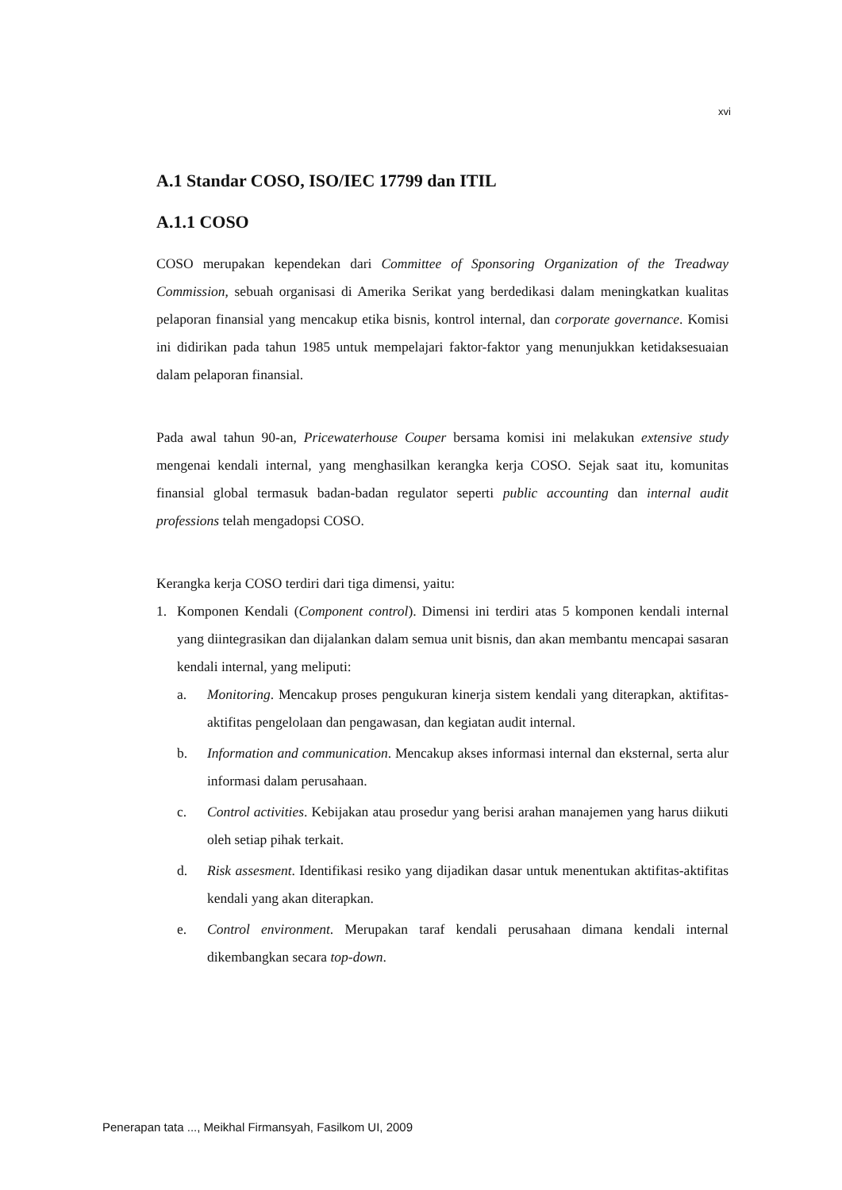xvi
A.1 Standar COSO, ISO/IEC 17799 dan ITIL
A.1.1 COSO
COSO merupakan kependekan dari Committee of Sponsoring Organization of the Treadway Commission, sebuah organisasi di Amerika Serikat yang berdedikasi dalam meningkatkan kualitas pelaporan finansial yang mencakup etika bisnis, kontrol internal, dan corporate governance. Komisi ini didirikan pada tahun 1985 untuk mempelajari faktor-faktor yang menunjukkan ketidaksesuaian dalam pelaporan finansial.
Pada awal tahun 90-an, Pricewaterhouse Couper bersama komisi ini melakukan extensive study mengenai kendali internal, yang menghasilkan kerangka kerja COSO. Sejak saat itu, komunitas finansial global termasuk badan-badan regulator seperti public accounting dan internal audit professions telah mengadopsi COSO.
Kerangka kerja COSO terdiri dari tiga dimensi, yaitu:
1. Komponen Kendali (Component control). Dimensi ini terdiri atas 5 komponen kendali internal yang diintegrasikan dan dijalankan dalam semua unit bisnis, dan akan membantu mencapai sasaran kendali internal, yang meliputi:
a. Monitoring. Mencakup proses pengukuran kinerja sistem kendali yang diterapkan, aktifitas-aktifitas pengelolaan dan pengawasan, dan kegiatan audit internal.
b. Information and communication. Mencakup akses informasi internal dan eksternal, serta alur informasi dalam perusahaan.
c. Control activities. Kebijakan atau prosedur yang berisi arahan manajemen yang harus diikuti oleh setiap pihak terkait.
d. Risk assesment. Identifikasi resiko yang dijadikan dasar untuk menentukan aktifitas-aktifitas kendali yang akan diterapkan.
e. Control environment. Merupakan taraf kendali perusahaan dimana kendali internal dikembangkan secara top-down.
Penerapan tata ..., Meikhal Firmansyah, Fasilkom UI, 2009